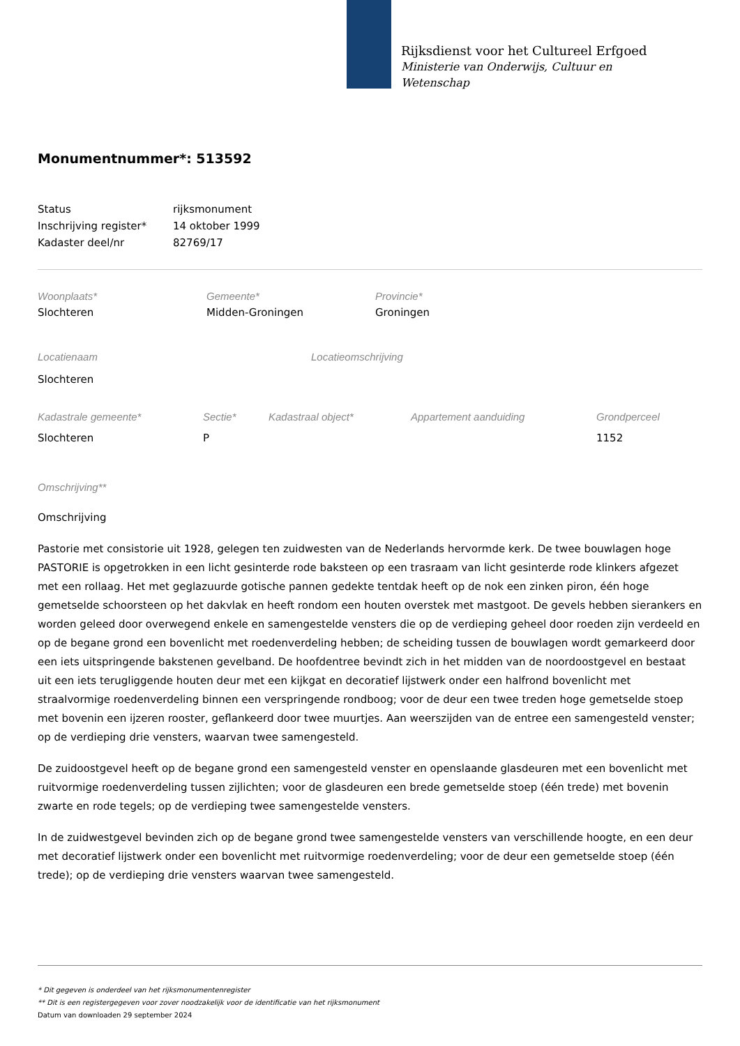Rijksdienst voor het Cultureel Erfgoed
Ministerie van Onderwijs, Cultuur en
Wetenschap
Monumentnummer*: 513592
| Status | rijksmonument |
| Inschrijving register* | 14 oktober 1999 |
| Kadaster deel/nr | 82769/17 |
| Woonplaats* | Gemeente* | Provincie* |
| Slochteren | Midden-Groningen | Groningen |
| Locatienaam | Locatieomschrijving |
| Slochteren | |
| Kadastrale gemeente* | Sectie* | Kadastraal object* | Appartement aanduiding | Grondperceel |
| Slochteren | P | | | 1152 |
Omschrijving**
Omschrijving
Pastorie met consistorie uit 1928, gelegen ten zuidwesten van de Nederlands hervormde kerk. De twee bouwlagen hoge PASTORIE is opgetrokken in een licht gesinterde rode baksteen op een trasraam van licht gesinterde rode klinkers afgezet met een rollaag. Het met geglazuurde gotische pannen gedekte tentdak heeft op de nok een zinken piron, één hoge gemetselde schoorsteen op het dakvlak en heeft rondom een houten overstek met mastgoot. De gevels hebben sierankers en worden geleed door overwegend enkele en samengestelde vensters die op de verdieping geheel door roeden zijn verdeeld en op de begane grond een bovenlicht met roedenverdeling hebben; de scheiding tussen de bouwlagen wordt gemarkeerd door een iets uitspringende bakstenen gevelband. De hoofdentree bevindt zich in het midden van de noordoostgevel en bestaat uit een iets terugliggende houten deur met een kijkgat en decoratief lijstwerk onder een halfrond bovenlicht met straalvormige roedenverdeling binnen een verspringende rondboog; voor de deur een twee treden hoge gemetselde stoep met bovenin een ijzeren rooster, geflankeerd door twee muurtjes. Aan weerszijden van de entree een samengesteld venster; op de verdieping drie vensters, waarvan twee samengesteld.
De zuidoostgevel heeft op de begane grond een samengesteld venster en openslaande glasdeuren met een bovenlicht met ruitvormige roedenverdeling tussen zijlichten; voor de glasdeuren een brede gemetselde stoep (één trede) met bovenin zwarte en rode tegels; op de verdieping twee samengestelde vensters.
In de zuidwestgevel bevinden zich op de begane grond twee samengestelde vensters van verschillende hoogte, en een deur met decoratief lijstwerk onder een bovenlicht met ruitvormige roedenverdeling; voor de deur een gemetselde stoep (één trede); op de verdieping drie vensters waarvan twee samengesteld.
* Dit gegeven is onderdeel van het rijksmonumentenregister
** Dit is een registergegeven voor zover noodzakelijk voor de identificatie van het rijksmonument
Datum van downloaden 29 september 2024